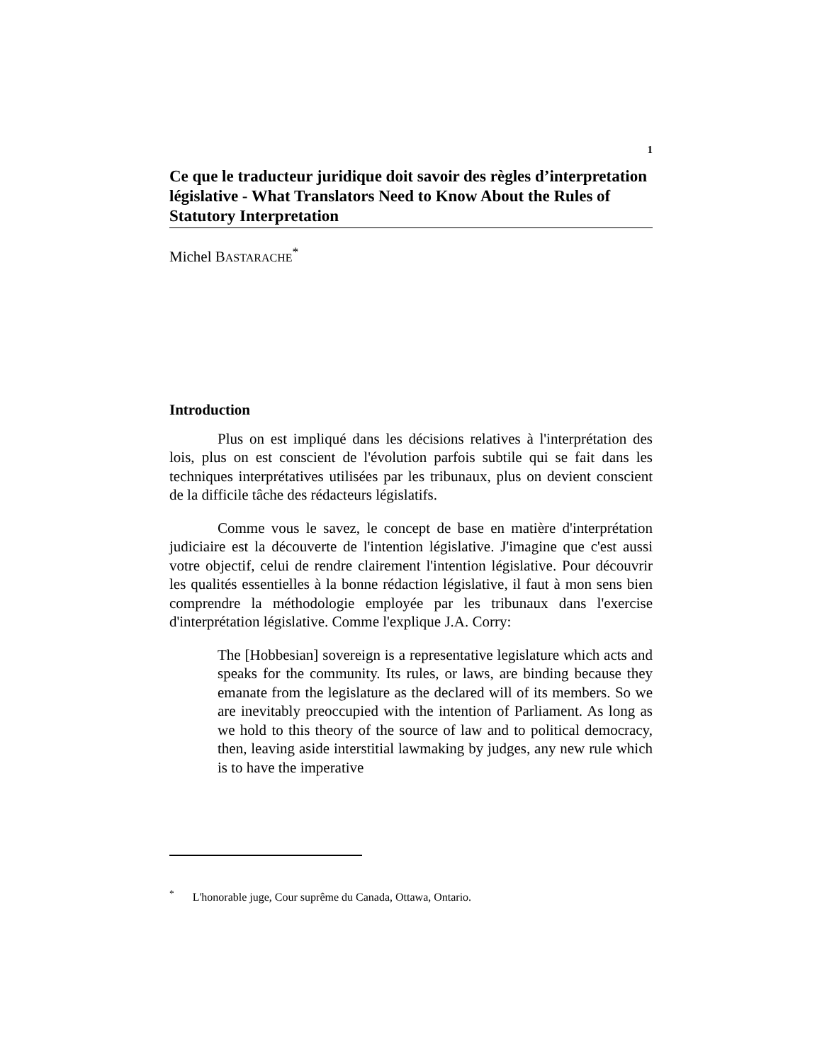1
Ce que le traducteur juridique doit savoir des règles d’interpretation législative - What Translators Need to Know About the Rules of Statutory Interpretation
Michel BASTARACHE<sup>*</sup>
Introduction
Plus on est impliqué dans les décisions relatives à l'interprétation des lois, plus on est conscient de l'évolution parfois subtile qui se fait dans les techniques interprétatives utilisées par les tribunaux, plus on devient conscient de la difficile tâche des rédacteurs législatifs.
Comme vous le savez, le concept de base en matière d'interprétation judiciaire est la découverte de l'intention législative. J'imagine que c'est aussi votre objectif, celui de rendre clairement l'intention législative. Pour découvrir les qualités essentielles à la bonne rédaction législative, il faut à mon sens bien comprendre la méthodologie employée par les tribunaux dans l'exercise d'interprétation législative. Comme l'explique J.A. Corry:
The [Hobbesian] sovereign is a representative legislature which acts and speaks for the community. Its rules, or laws, are binding because they emanate from the legislature as the declared will of its members. So we are inevitably preoccupied with the intention of Parliament. As long as we hold to this theory of the source of law and to political democracy, then, leaving aside interstitial lawmaking by judges, any new rule which is to have the imperative
<sup>*</sup> L'honorable juge, Cour suprême du Canada, Ottawa, Ontario.